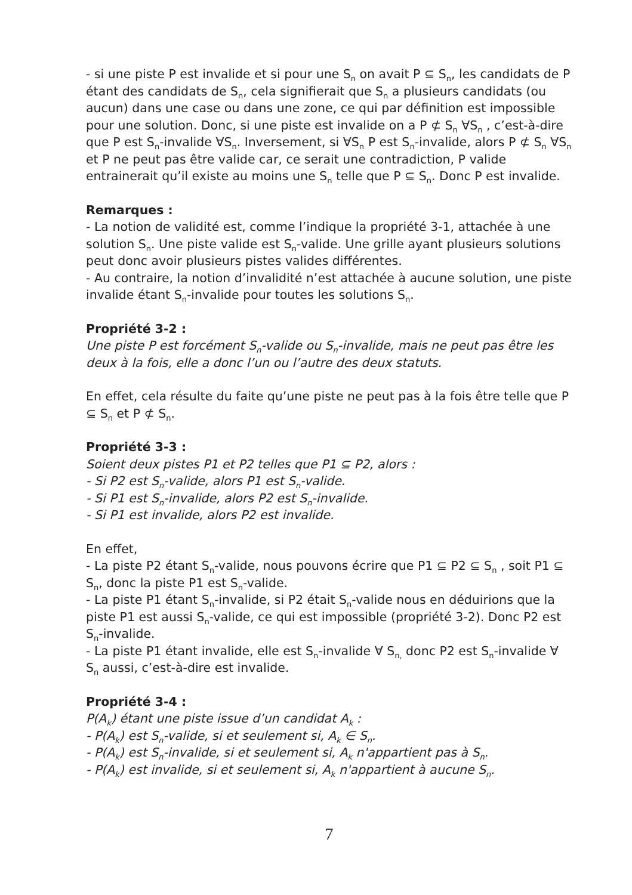- si une piste P est invalide et si pour une S<sub>n</sub> on avait P ⊆ S<sub>n</sub>, les candidats de P étant des candidats de S<sub>n</sub>, cela signifierait que S<sub>n</sub> a plusieurs candidats (ou aucun) dans une case ou dans une zone, ce qui par définition est impossible pour une solution. Donc, si une piste est invalide on a P ⊄ S<sub>n</sub> ∀S<sub>n</sub> , c’est-à-dire que P est S<sub>n</sub>-invalide ∀S<sub>n</sub>. Inversement, si ∀S<sub>n</sub> P est S<sub>n</sub>-invalide, alors P ⊄ S<sub>n</sub> ∀S<sub>n</sub> et P ne peut pas être valide car, ce serait une contradiction, P valide entrainerait qu’il existe au moins une S<sub>n</sub> telle que P ⊆ S<sub>n</sub>. Donc P est invalide.
Remarques :
- La notion de validité est, comme l’indique la propriété 3-1, attachée à une solution S<sub>n</sub>. Une piste valide est S<sub>n</sub>-valide. Une grille ayant plusieurs solutions peut donc avoir plusieurs pistes valides différentes.
- Au contraire, la notion d’invalidité n’est attachée à aucune solution, une piste invalide étant S<sub>n</sub>-invalide pour toutes les solutions S<sub>n</sub>.
Propriété 3-2 :
Une piste P est forcément S<sub>n</sub>-valide ou S<sub>n</sub>-invalide, mais ne peut pas être les deux à la fois, elle a donc l’un ou l’autre des deux statuts.
En effet, cela résulte du faite qu’une piste ne peut pas à la fois être telle que P ⊆ S<sub>n</sub> et P ⊄ S<sub>n</sub>.
Propriété 3-3 :
Soient deux pistes P1 et P2 telles que P1 ⊆ P2, alors :
- Si P2 est S<sub>n</sub>-valide, alors P1 est S<sub>n</sub>-valide.
- Si P1 est S<sub>n</sub>-invalide, alors P2 est S<sub>n</sub>-invalide.
- Si P1 est invalide, alors P2 est invalide.
En effet,
- La piste P2 étant S<sub>n</sub>-valide, nous pouvons écrire que P1 ⊆ P2 ⊆ S<sub>n</sub> , soit P1 ⊆ S<sub>n</sub>, donc la piste P1 est S<sub>n</sub>-valide.
- La piste P1 étant S<sub>n</sub>-invalide, si P2 était S<sub>n</sub>-valide nous en déduirions que la piste P1 est aussi S<sub>n</sub>-valide, ce qui est impossible (propriété 3-2). Donc P2 est S<sub>n</sub>-invalide.
- La piste P1 étant invalide, elle est S<sub>n</sub>-invalide ∀ S<sub>n,</sub> donc P2 est S<sub>n</sub>-invalide ∀ S<sub>n</sub> aussi, c’est-à-dire est invalide.
Propriété 3-4 :
P(A<sub>k</sub>) étant une piste issue d’un candidat A<sub>k</sub> :
- P(A<sub>k</sub>) est S<sub>n</sub>-valide, si et seulement si, A<sub>k</sub> ∈ S<sub>n</sub>.
- P(A<sub>k</sub>) est S<sub>n</sub>-invalide, si et seulement si, A<sub>k</sub> n'appartient pas à S<sub>n</sub>.
- P(A<sub>k</sub>) est invalide, si et seulement si, A<sub>k</sub> n'appartient à aucune S<sub>n</sub>.
7